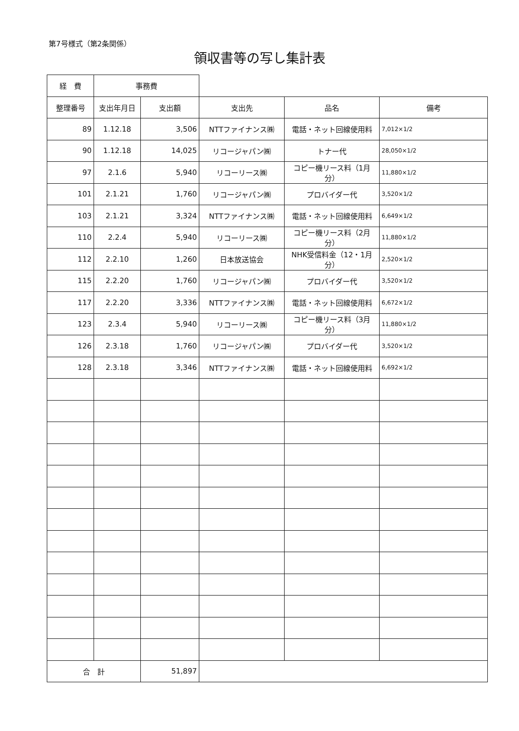第7号様式（第2条関係）
領収書等の写し集計表
| 経 費 | 事務費 | | | | |
| 整理番号 | 支出年月日 | 支出額 | 支出先 | 品名 | 備考 |
| 89 | 1.12.18 | 3,506 | NTTファイナンス㈱ | 電話・ネット回線使用料 | 7,012×1/2 |
| 90 | 1.12.18 | 14,025 | リコージャパン㈱ | トナー代 | 28,050×1/2 |
| 97 | 2.1.6 | 5,940 | リコーリース㈱ | コピー機リース料（1月分） | 11,880×1/2 |
| 101 | 2.1.21 | 1,760 | リコージャパン㈱ | プロバイダー代 | 3,520×1/2 |
| 103 | 2.1.21 | 3,324 | NTTファイナンス㈱ | 電話・ネット回線使用料 | 6,649×1/2 |
| 110 | 2.2.4 | 5,940 | リコーリース㈱ | コピー機リース料（2月分） | 11,880×1/2 |
| 112 | 2.2.10 | 1,260 | 日本放送協会 | NHK受信料金（12・1月分） | 2,520×1/2 |
| 115 | 2.2.20 | 1,760 | リコージャパン㈱ | プロバイダー代 | 3,520×1/2 |
| 117 | 2.2.20 | 3,336 | NTTファイナンス㈱ | 電話・ネット回線使用料 | 6,672×1/2 |
| 123 | 2.3.4 | 5,940 | リコーリース㈱ | コピー機リース料（3月分） | 11,880×1/2 |
| 126 | 2.3.18 | 1,760 | リコージャパン㈱ | プロバイダー代 | 3,520×1/2 |
| 128 | 2.3.18 | 3,346 | NTTファイナンス㈱ | 電話・ネット回線使用料 | 6,692×1/2 |
| 合 計 | | 51,897 | | | |